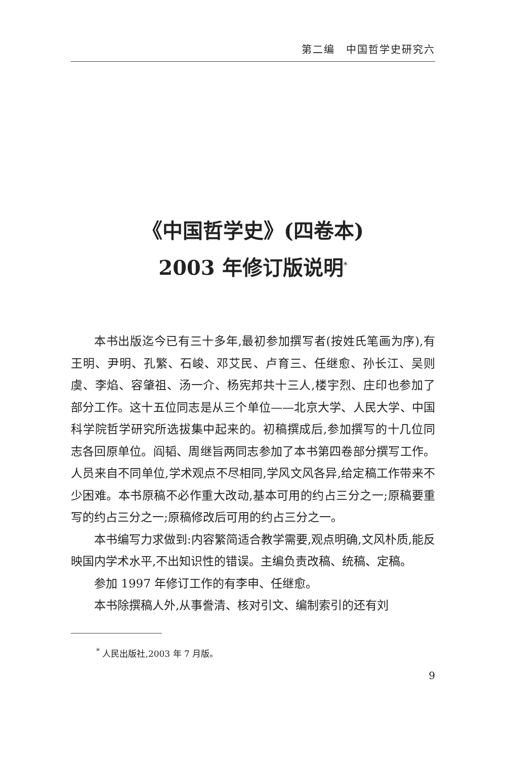第二编　中国哲学史研究六
《中国哲学史》(四卷本)
2003 年修订版说明<sup>*</sup>
本书出版迄今已有三十多年,最初参加撰写者(按姓氏笔画为序),有王明、尹明、孔繁、石峻、邓艾民、卢育三、任继愈、孙长江、吴则虞、李焰、容肇祖、汤一介、杨宪邦共十三人,楼宇烈、庄印也参加了部分工作。这十五位同志是从三个单位——北京大学、人民大学、中国科学院哲学研究所选拔集中起来的。初稿撰成后,参加撰写的十几位同志各回原单位。阎韬、周继旨两同志参加了本书第四卷部分撰写工作。人员来自不同单位,学术观点不尽相同,学风文风各异,给定稿工作带来不少困难。本书原稿不必作重大改动,基本可用的约占三分之一;原稿要重写的约占三分之一;原稿修改后可用的约占三分之一。
本书编写力求做到:内容繁简适合教学需要,观点明确,文风朴质,能反映国内学术水平,不出知识性的错误。主编负责改稿、统稿、定稿。
参加 1997 年修订工作的有李申、任继愈。
本书除撰稿人外,从事誊清、核对引文、编制索引的还有刘
<sup>*</sup> 人民出版社,2003 年 7 月版。
9